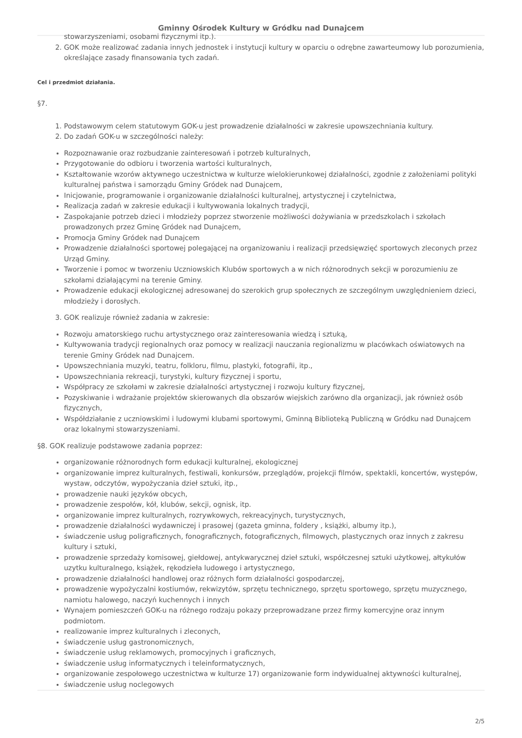Gminny Ośrodek Kultury w Gródku nad Dunajcem
stowarzyszeniami, osobami fizycznymi itp.).
2. GOK może realizować zadania innych jednostek i instytucji kultury w oparciu o odrębne zawarteumowy lub porozumienia, określające zasady finansowania tych zadań.
Cel i przedmiot działania.
§7.
1. Podstawowym celem statutowym GOK-u jest prowadzenie działalności w zakresie upowszechniania kultury.
2. Do zadań GOK-u w szczególności należy:
Rozpoznawanie oraz rozbudzanie zainteresowań i potrzeb kulturalnych,
Przygotowanie do odbioru i tworzenia wartości kulturalnych,
Kształtowanie wzorów aktywnego uczestnictwa w kulturze wielokierunkowej działalności, zgodnie z założeniami polityki kulturalnej państwa i samorządu Gminy Gródek nad Dunajcem,
Inicjowanie, programowanie i organizowanie działalności kulturalnej, artystycznej i czytelnictwa,
Realizacja zadań w zakresie edukacji i kultywowania lokalnych tradycji,
Zaspokajanie potrzeb dzieci i młodzieży poprzez stworzenie możliwości dożywiania w przedszkolach i szkołach prowadzonych przez Gminę Gródek nad Dunajcem,
Promocja Gminy Gródek nad Dunajcem
Prowadzenie działalności sportowej polegającej na organizowaniu i realizacji przedsięwzięć sportowych zleconych przez Urząd Gminy.
Tworzenie i pomoc w tworzeniu Uczniowskich Klubów sportowych a w nich różnorodnych sekcji w porozumieniu ze szkołami działającymi na terenie Gminy.
Prowadzenie edukacji ekologicznej adresowanej do szerokich grup społecznych ze szczególnym uwzględnieniem dzieci, młodzieży i dorosłych.
3. GOK realizuje również zadania w zakresie:
Rozwoju amatorskiego ruchu artystycznego oraz zainteresowania wiedzą i sztuką,
Kultywowania tradycji regionalnych oraz pomocy w realizacji nauczania regionalizmu w placówkach oświatowych na terenie Gminy Gródek nad Dunajcem.
Upowszechniania muzyki, teatru, folkloru, filmu, plastyki, fotografii, itp.,
Upowszechniania rekreacji, turystyki, kultury fizycznej i sportu,
Współpracy ze szkołami w zakresie działalności artystycznej i rozwoju kultury fizycznej,
Pozyskiwanie i wdrażanie projektów skierowanych dla obszarów wiejskich zarówno dla organizacji, jak również osób fizycznych,
Współdziałanie z uczniowskimi i ludowymi klubami sportowymi, Gminną Biblioteką Publiczną w Gródku nad Dunajcem oraz lokalnymi stowarzyszeniami.
§8. GOK realizuje podstawowe zadania poprzez:
organizowanie różnorodnych form edukacji kulturalnej, ekologicznej
organizowanie imprez kulturalnych, festiwali, konkursów, przeglądów, projekcji filmów, spektakli, koncertów, występów, wystaw, odczytów, wypożyczania dzieł sztuki, itp.,
prowadzenie nauki języków obcych,
prowadzenie zespołów, kół, klubów, sekcji, ognisk, itp.
organizowanie imprez kulturalnych, rozrywkowych, rekreacyjnych, turystycznych,
prowadzenie działalności wydawniczej i prasowej (gazeta gminna, foldery , książki, albumy itp.),
świadczenie usług poligraficznych, fonograficznych, fotograficznych, filmowych, plastycznych oraz innych z zakresu kultury i sztuki,
prowadzenie sprzedaży komisowej, giełdowej, antykwarycznej dzieł sztuki, współczesnej sztuki użytkowej, ałtykułów uzytku kulturalnego, książek, rękodzieła ludowego i artystycznego,
prowadzenie działalności handlowej oraz różnych form działalności gospodarczej,
prowadzenie wypożyczalni kostiumów, rekwizytów, sprzętu technicznego, sprzętu sportowego, sprzętu muzycznego, namiotu halowego, naczyń kuchennych i innych
Wynajem pomieszczeń GOK-u na różnego rodzaju pokazy przeprowadzane przez firmy komercyjne oraz innym podmiotom.
realizowanie imprez kulturalnych i zleconych,
świadczenie usług gastronomicznych,
świadczenie usług reklamowych, promocyjnych i graficznych,
świadczenie usług informatycznych i teleinformatycznych,
organizowanie zespołowego uczestnictwa w kulturze 17) organizowanie form indywidualnej aktywności kulturalnej,
świadczenie usług noclegowych
2/5